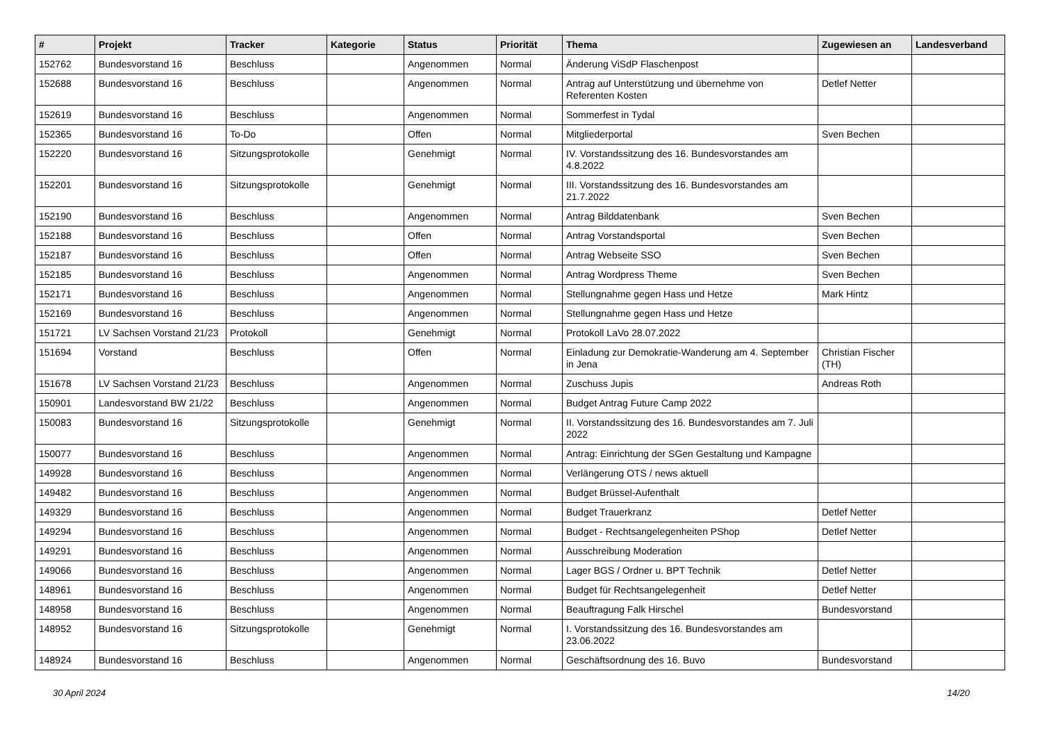| # | Projekt | Tracker | Kategorie | Status | Priorität | Thema | Zugewiesen an | Landesverband |
| --- | --- | --- | --- | --- | --- | --- | --- | --- |
| 152762 | Bundesvorstand 16 | Beschluss | | Angenommen | Normal | Änderung ViSdP Flaschenpost | | |
| 152688 | Bundesvorstand 16 | Beschluss | | Angenommen | Normal | Antrag auf Unterstützung und übernehme von Referenten Kosten | Detlef Netter | |
| 152619 | Bundesvorstand 16 | Beschluss | | Angenommen | Normal | Sommerfest in Tydal | | |
| 152365 | Bundesvorstand 16 | To-Do | | Offen | Normal | Mitgliederportal | Sven Bechen | |
| 152220 | Bundesvorstand 16 | Sitzungsprotokolle | | Genehmigt | Normal | IV. Vorstandssitzung des 16. Bundesvorstandes am 4.8.2022 | | |
| 152201 | Bundesvorstand 16 | Sitzungsprotokolle | | Genehmigt | Normal | III. Vorstandssitzung des 16. Bundesvorstandes am 21.7.2022 | | |
| 152190 | Bundesvorstand 16 | Beschluss | | Angenommen | Normal | Antrag Bilddatenbank | Sven Bechen | |
| 152188 | Bundesvorstand 16 | Beschluss | | Offen | Normal | Antrag Vorstandsportal | Sven Bechen | |
| 152187 | Bundesvorstand 16 | Beschluss | | Offen | Normal | Antrag Webseite SSO | Sven Bechen | |
| 152185 | Bundesvorstand 16 | Beschluss | | Angenommen | Normal | Antrag Wordpress Theme | Sven Bechen | |
| 152171 | Bundesvorstand 16 | Beschluss | | Angenommen | Normal | Stellungnahme gegen Hass und Hetze | Mark Hintz | |
| 152169 | Bundesvorstand 16 | Beschluss | | Angenommen | Normal | Stellungnahme gegen Hass und Hetze | | |
| 151721 | LV Sachsen Vorstand 21/23 | Protokoll | | Genehmigt | Normal | Protokoll LaVo 28.07.2022 | | |
| 151694 | Vorstand | Beschluss | | Offen | Normal | Einladung zur Demokratie-Wanderung am 4. September in Jena | Christian Fischer (TH) | |
| 151678 | LV Sachsen Vorstand 21/23 | Beschluss | | Angenommen | Normal | Zuschuss Jupis | Andreas Roth | |
| 150901 | Landesvorstand BW 21/22 | Beschluss | | Angenommen | Normal | Budget Antrag Future Camp 2022 | | |
| 150083 | Bundesvorstand 16 | Sitzungsprotokolle | | Genehmigt | Normal | II. Vorstandssitzung des 16. Bundesvorstandes am 7. Juli 2022 | | |
| 150077 | Bundesvorstand 16 | Beschluss | | Angenommen | Normal | Antrag: Einrichtung der SGen Gestaltung und Kampagne | | |
| 149928 | Bundesvorstand 16 | Beschluss | | Angenommen | Normal | Verlängerung OTS / news aktuell | | |
| 149482 | Bundesvorstand 16 | Beschluss | | Angenommen | Normal | Budget Brüssel-Aufenthalt | | |
| 149329 | Bundesvorstand 16 | Beschluss | | Angenommen | Normal | Budget Trauerkranz | Detlef Netter | |
| 149294 | Bundesvorstand 16 | Beschluss | | Angenommen | Normal | Budget - Rechtsangelegenheiten PShop | Detlef Netter | |
| 149291 | Bundesvorstand 16 | Beschluss | | Angenommen | Normal | Ausschreibung Moderation | | |
| 149066 | Bundesvorstand 16 | Beschluss | | Angenommen | Normal | Lager BGS / Ordner u. BPT Technik | Detlef Netter | |
| 148961 | Bundesvorstand 16 | Beschluss | | Angenommen | Normal | Budget für Rechtsangelegenheit | Detlef Netter | |
| 148958 | Bundesvorstand 16 | Beschluss | | Angenommen | Normal | Beauftragung Falk Hirschel | Bundesvorstand | |
| 148952 | Bundesvorstand 16 | Sitzungsprotokolle | | Genehmigt | Normal | I. Vorstandssitzung des 16. Bundesvorstandes am 23.06.2022 | | |
| 148924 | Bundesvorstand 16 | Beschluss | | Angenommen | Normal | Geschäftsordnung des 16. Buvo | Bundesvorstand | |
30 April 2024 14/20